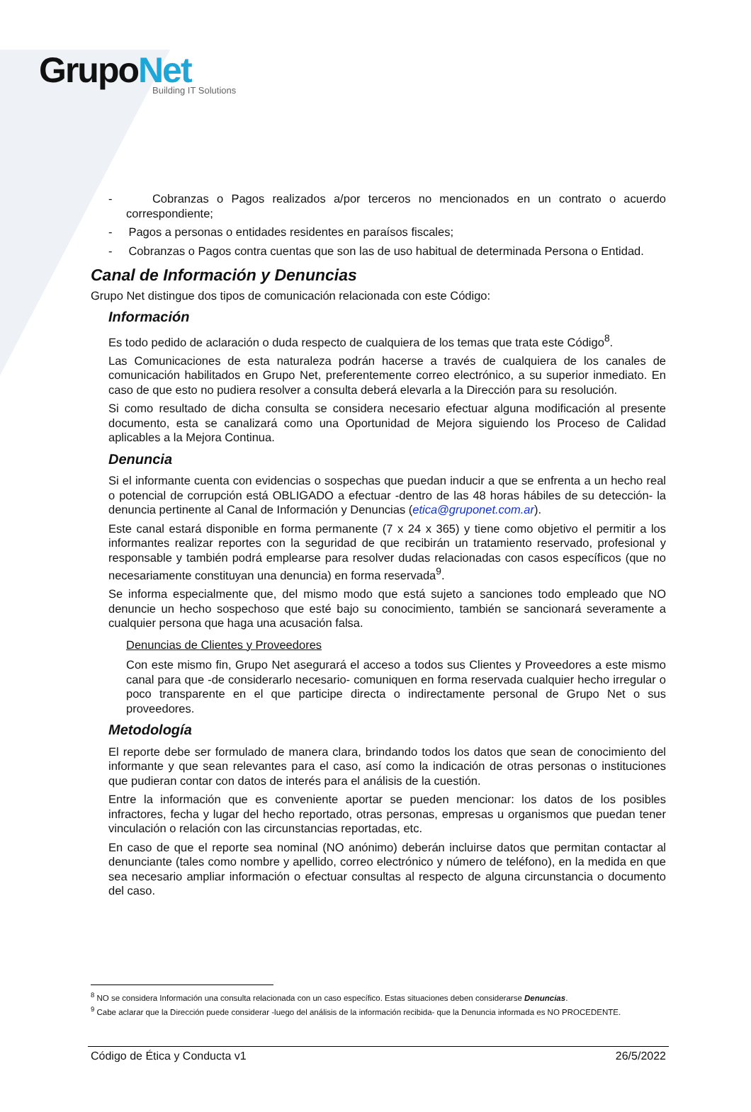GrupoNet
Building IT Solutions
- Cobranzas o Pagos realizados a/por terceros no mencionados en un contrato o acuerdo correspondiente;
- Pagos a personas o entidades residentes en paraísos fiscales;
- Cobranzas o Pagos contra cuentas que son las de uso habitual de determinada Persona o Entidad.
Canal de Información y Denuncias
Grupo Net distingue dos tipos de comunicación relacionada con este Código:
Información
Es todo pedido de aclaración o duda respecto de cualquiera de los temas que trata este Código<sup>8</sup>.
Las Comunicaciones de esta naturaleza podrán hacerse a través de cualquiera de los canales de comunicación habilitados en Grupo Net, preferentemente correo electrónico, a su superior inmediato. En caso de que esto no pudiera resolver a consulta deberá elevarla a la Dirección para su resolución.
Si como resultado de dicha consulta se considera necesario efectuar alguna modificación al presente documento, esta se canalizará como una Oportunidad de Mejora siguiendo los Proceso de Calidad aplicables a la Mejora Continua.
Denuncia
Si el informante cuenta con evidencias o sospechas que puedan inducir a que se enfrenta a un hecho real o potencial de corrupción está OBLIGADO a efectuar -dentro de las 48 horas hábiles de su detección- la denuncia pertinente al Canal de Información y Denuncias (etica@gruponet.com.ar).
Este canal estará disponible en forma permanente (7 x 24 x 365) y tiene como objetivo el permitir a los informantes realizar reportes con la seguridad de que recibirán un tratamiento reservado, profesional y responsable y también podrá emplearse para resolver dudas relacionadas con casos específicos (que no necesariamente constituyan una denuncia) en forma reservada<sup>9</sup>.
Se informa especialmente que, del mismo modo que está sujeto a sanciones todo empleado que NO denuncie un hecho sospechoso que esté bajo su conocimiento, también se sancionará severamente a cualquier persona que haga una acusación falsa.
Denuncias de Clientes y Proveedores
Con este mismo fin, Grupo Net asegurará el acceso a todos sus Clientes y Proveedores a este mismo canal para que -de considerarlo necesario- comuniquen en forma reservada cualquier hecho irregular o poco transparente en el que participe directa o indirectamente personal de Grupo Net o sus proveedores.
Metodología
El reporte debe ser formulado de manera clara, brindando todos los datos que sean de conocimiento del informante y que sean relevantes para el caso, así como la indicación de otras personas o instituciones que pudieran contar con datos de interés para el análisis de la cuestión.
Entre la información que es conveniente aportar se pueden mencionar: los datos de los posibles infractores, fecha y lugar del hecho reportado, otras personas, empresas u organismos que puedan tener vinculación o relación con las circunstancias reportadas, etc.
En caso de que el reporte sea nominal (NO anónimo) deberán incluirse datos que permitan contactar al denunciante (tales como nombre y apellido, correo electrónico y número de teléfono), en la medida en que sea necesario ampliar información o efectuar consultas al respecto de alguna circunstancia o documento del caso.
<sup>8</sup> NO se considera Información una consulta relacionada con un caso específico. Estas situaciones deben considerarse Denuncias.
<sup>9</sup> Cabe aclarar que la Dirección puede considerar -luego del análisis de la información recibida- que la Denuncia informada es NO PROCEDENTE.
Código de Ética y Conducta v1 26/5/2022